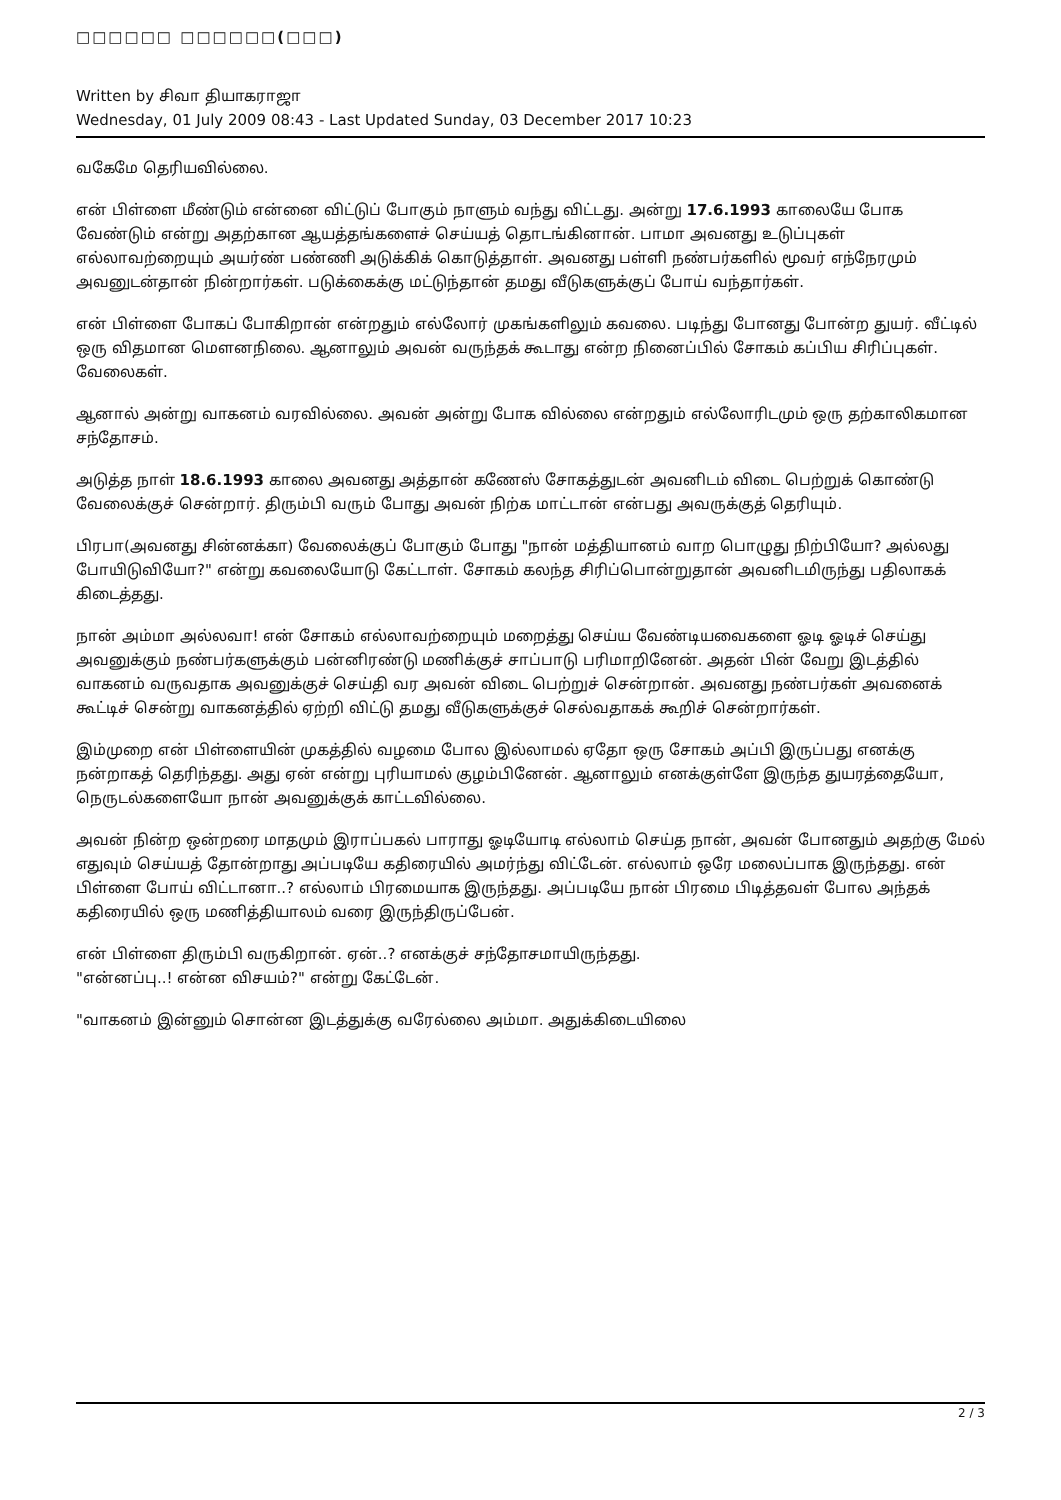□□□□□□ □□□□□□(□□□)
Written by சிவா தியாகராஜா
Wednesday, 01 July 2009 08:43 - Last Updated Sunday, 03 December 2017 10:23
வகேமே தெரியவில்லை.
என் பிள்ளை மீண்டும் என்னை விட்டுப் போகும் நாளும் வந்து விட்டது. அன்று 17.6.1993 காலையே போக வேண்டும் என்று அதற்கான ஆயத்தங்களைச் செய்யத் தொடங்கினான். பாமா அவனது உடுப்புகள் எல்லாவற்றையும் அயர்ண் பண்ணி அடுக்கிக் கொடுத்தாள். அவனது பள்ளி நண்பர்களில் மூவர் எந்நேரமும் அவனுடன்தான் நின்றார்கள். படுக்கைக்கு மட்டுந்தான் தமது வீடுகளுக்குப் போய் வந்தார்கள்.
என் பிள்ளை போகப் போகிறான் என்றதும் எல்லோர் முகங்களிலும் கவலை. படிந்து போனது போன்ற துயர். வீட்டில் ஒரு விதமான மௌனநிலை. ஆனாலும் அவன் வருந்தக் கூடாது என்ற நினைப்பில் சோகம் கப்பிய சிரிப்புகள். வேலைகள்.
ஆனால் அன்று வாகனம் வரவில்லை. அவன் அன்று போக வில்லை என்றதும் எல்லோரிடமும் ஒரு தற்காலிகமான சந்தோசம்.
அடுத்த நாள் 18.6.1993 காலை அவனது அத்தான் கணேஸ் சோகத்துடன் அவனிடம் விடை பெற்றுக் கொண்டு வேலைக்குச் சென்றார். திரும்பி வரும் போது அவன் நிற்க மாட்டான் என்பது அவருக்குத் தெரியும்.
பிரபா(அவனது சின்னக்கா) வேலைக்குப் போகும் போது "நான் மத்தியானம் வாற பொழுது நிற்பியோ? அல்லது போயிடுவியோ?" என்று கவலையோடு கேட்டாள். சோகம் கலந்த சிரிப்பொன்றுதான் அவனிடமிருந்து பதிலாகக் கிடைத்தது.
நான் அம்மா அல்லவா! என் சோகம் எல்லாவற்றையும் மறைத்து செய்ய வேண்டியவைகளை ஓடி ஓடிச் செய்து அவனுக்கும் நண்பர்களுக்கும் பன்னிரண்டு மணிக்குச் சாப்பாடு பரிமாறினேன். அதன் பின் வேறு இடத்தில் வாகனம் வருவதாக அவனுக்குச் செய்தி வர அவன் விடை பெற்றுச் சென்றான். அவனது நண்பர்கள் அவனைக் கூட்டிச் சென்று வாகனத்தில் ஏற்றி விட்டு தமது வீடுகளுக்குச் செல்வதாகக் கூறிச் சென்றார்கள்.
இம்முறை என் பிள்ளையின் முகத்தில் வழமை போல இல்லாமல் ஏதோ ஒரு சோகம் அப்பி இருப்பது எனக்கு நன்றாகத் தெரிந்தது. அது ஏன் என்று புரியாமல் குழம்பினேன். ஆனாலும் எனக்குள்ளே இருந்த துயரத்தையோ, நெருடல்களையோ நான் அவனுக்குக் காட்டவில்லை.
அவன் நின்ற ஒன்றரை மாதமும் இராப்பகல் பாராது ஓடியோடி எல்லாம் செய்த நான், அவன் போனதும் அதற்கு மேல் எதுவும் செய்யத் தோன்றாது அப்படியே கதிரையில் அமர்ந்து விட்டேன். எல்லாம் ஒரே மலைப்பாக இருந்தது. என் பிள்ளை போய் விட்டானா..? எல்லாம் பிரமையாக இருந்தது. அப்படியே நான் பிரமை பிடித்தவள் போல அந்தக் கதிரையில் ஒரு மணித்தியாலம் வரை இருந்திருப்பேன்.
என் பிள்ளை திரும்பி வருகிறான். ஏன்..? எனக்குச் சந்தோசமாயிருந்தது.
"என்னப்பு..! என்ன விசயம்?" என்று கேட்டேன்.
"வாகனம் இன்னும் சொன்ன இடத்துக்கு வரேல்லை அம்மா. அதுக்கிடையிலை
2 / 3